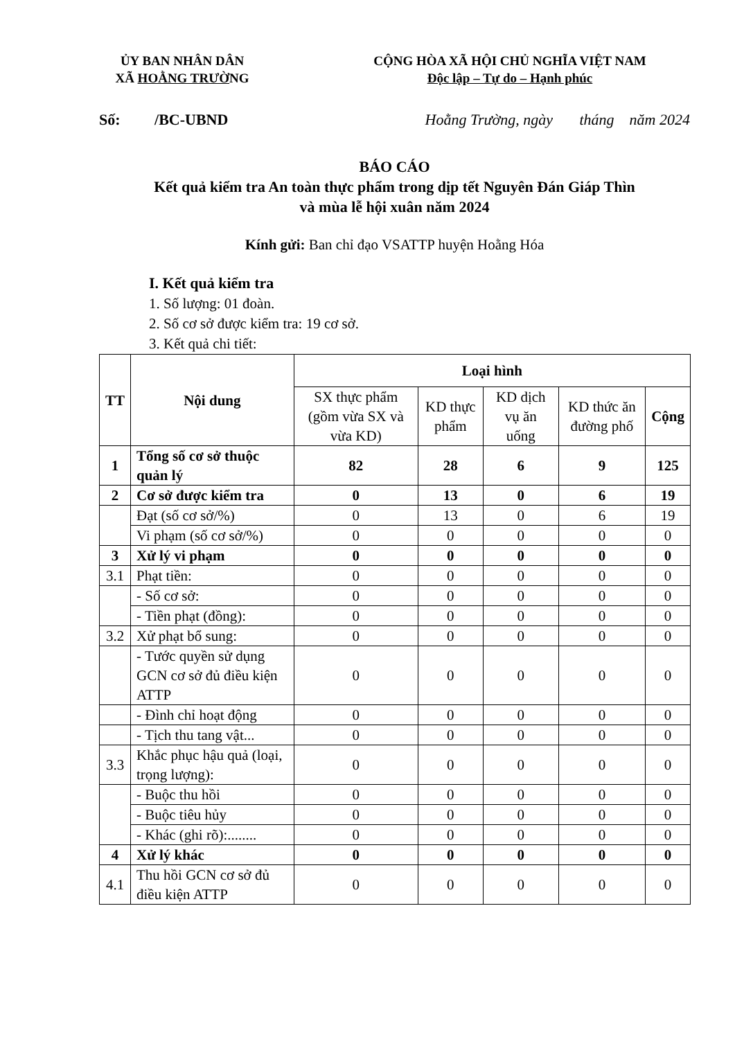ỦY BAN NHÂN DÂN
XÃ HOẰNG TRƯỜNG
CỘNG HÒA XÃ HỘI CHỦ NGHĨA VIỆT NAM
Độc lập – Tự do – Hạnh phúc
Số: /BC-UBND Hoằng Trường, ngày tháng năm 2024
BÁO CÁO
Kết quả kiểm tra An toàn thực phẩm trong dịp tết Nguyên Đán Giáp Thìn
và mùa lễ hội xuân năm 2024
Kính gửi: Ban chỉ đạo VSATTP huyện Hoằng Hóa
I. Kết quả kiểm tra
1. Số lượng: 01 đoàn.
2. Số cơ sở được kiểm tra: 19 cơ sở.
3. Kết quả chi tiết:
| TT | Nội dung | Loại hình | | | | |
| --- | --- | --- | --- | --- | --- | --- |
| | | SX thực phẩm (gồm vừa SX và vừa KD) | KD thực phẩm | KD dịch vụ ăn uống | KD thức ăn đường phố | Cộng |
| 1 | Tổng số cơ sở thuộc quản lý | 82 | 28 | 6 | 9 | 125 |
| 2 | Cơ sở được kiểm tra | 0 | 13 | 0 | 6 | 19 |
| | Đạt (số cơ sở/%) | 0 | 13 | 0 | 6 | 19 |
| | Vi phạm (số cơ sở/%) | 0 | 0 | 0 | 0 | 0 |
| 3 | Xử lý vi phạm | 0 | 0 | 0 | 0 | 0 |
| 3.1 | Phạt tiền: | 0 | 0 | 0 | 0 | 0 |
| | - Số cơ sở: | 0 | 0 | 0 | 0 | 0 |
| | - Tiền phạt (đồng): | 0 | 0 | 0 | 0 | 0 |
| 3.2 | Xử phạt bổ sung: | 0 | 0 | 0 | 0 | 0 |
| | - Tước quyền sử dụng GCN cơ sở đủ điều kiện ATTP | 0 | 0 | 0 | 0 | 0 |
| | - Đình chỉ hoạt động | 0 | 0 | 0 | 0 | 0 |
| | - Tịch thu tang vật... | 0 | 0 | 0 | 0 | 0 |
| 3.3 | Khắc phục hậu quả (loại, trọng lượng): | 0 | 0 | 0 | 0 | 0 |
| | - Buộc thu hồi | 0 | 0 | 0 | 0 | 0 |
| | - Buộc tiêu hủy | 0 | 0 | 0 | 0 | 0 |
| | - Khác (ghi rõ):........ | 0 | 0 | 0 | 0 | 0 |
| 4 | Xử lý khác | 0 | 0 | 0 | 0 | 0 |
| 4.1 | Thu hồi GCN cơ sở đủ điều kiện ATTP | 0 | 0 | 0 | 0 | 0 |